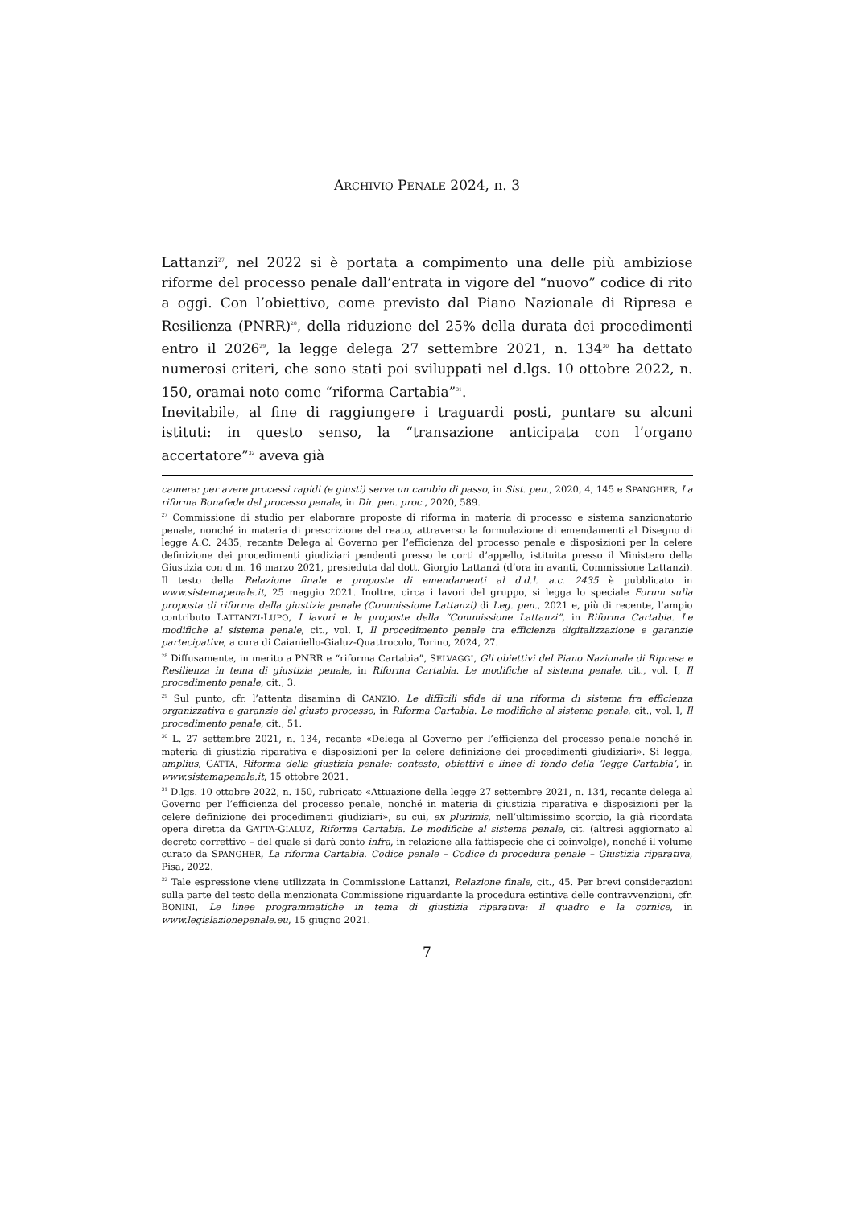ARCHIVIO PENALE 2024, n. 3
Lattanzi<sup>27</sup>, nel 2022 si è portata a compimento una delle più ambiziose riforme del processo penale dall’entrata in vigore del “nuovo” codice di rito a oggi. Con l’obiettivo, come previsto dal Piano Nazionale di Ripresa e Resilienza (PNRR)<sup>28</sup>, della riduzione del 25% della durata dei procedimenti entro il 2026<sup>29</sup>, la legge delega 27 settembre 2021, n. 134<sup>30</sup> ha dettato numerosi criteri, che sono stati poi sviluppati nel d.lgs. 10 ottobre 2022, n. 150, oramai noto come “riforma Cartabia”<sup>31</sup>.
Inevitabile, al fine di raggiungere i traguardi posti, puntare su alcuni istituti: in questo senso, la “transazione anticipata con l’organo accertatore”<sup>32</sup> aveva già
camera: per avere processi rapidi (e giusti) serve un cambio di passo, in Sist. pen., 2020, 4, 145 e SPANGHER, La riforma Bonafede del processo penale, in Dir. pen. proc., 2020, 589.
<sup>27</sup> Commissione di studio per elaborare proposte di riforma in materia di processo e sistema sanzionatorio penale, nonché in materia di prescrizione del reato, attraverso la formulazione di emendamenti al Disegno di legge A.C. 2435, recante Delega al Governo per l’efficienza del processo penale e disposizioni per la celere definizione dei procedimenti giudiziari pendenti presso le corti d’appello, istituita presso il Ministero della Giustizia con d.m. 16 marzo 2021, presieduta dal dott. Giorgio Lattanzi (d’ora in avanti, Commissione Lattanzi). Il testo della Relazione finale e proposte di emendamenti al d.d.l. a.c. 2435 è pubblicato in www.sistemapenale.it, 25 maggio 2021. Inoltre, circa i lavori del gruppo, si legga lo speciale Forum sulla proposta di riforma della giustizia penale (Commissione Lattanzi) di Leg. pen., 2021 e, più di recente, l’ampio contributo LATTANZI-LUPO, I lavori e le proposte della “Commissione Lattanzi”, in Riforma Cartabia. Le modifiche al sistema penale, cit., vol. I, Il procedimento penale tra efficienza digitalizzazione e garanzie partecipative, a cura di Caianiello-Gialuz-Quattrocolo, Torino, 2024, 27.
<sup>28</sup> Diffusamente, in merito a PNRR e “riforma Cartabia”, SELVAGGI, Gli obiettivi del Piano Nazionale di Ripresa e Resilienza in tema di giustizia penale, in Riforma Cartabia. Le modifiche al sistema penale, cit., vol. I, Il procedimento penale, cit., 3.
<sup>29</sup> Sul punto, cfr. l’attenta disamina di CANZIO, Le difficili sfide di una riforma di sistema fra efficienza organizzativa e garanzie del giusto processo, in Riforma Cartabia. Le modifiche al sistema penale, cit., vol. I, Il procedimento penale, cit., 51.
<sup>30</sup> L. 27 settembre 2021, n. 134, recante «Delega al Governo per l’efficienza del processo penale nonché in materia di giustizia riparativa e disposizioni per la celere definizione dei procedimenti giudiziari». Si legga, amplius, GATTA, Riforma della giustizia penale: contesto, obiettivi e linee di fondo della ‘legge Cartabia’, in www.sistemapenale.it, 15 ottobre 2021.
<sup>31</sup> D.lgs. 10 ottobre 2022, n. 150, rubricato «Attuazione della legge 27 settembre 2021, n. 134, recante delega al Governo per l’efficienza del processo penale, nonché in materia di giustizia riparativa e disposizioni per la celere definizione dei procedimenti giudiziari», su cui, ex plurimis, nell’ultimissimo scorcio, la già ricordata opera diretta da GATTA-GIALUZ, Riforma Cartabia. Le modifiche al sistema penale, cit. (altresì aggiornato al decreto correttivo – del quale si darà conto infra, in relazione alla fattispecie che ci coinvolge), nonché il volume curato da SPANGHER, La riforma Cartabia. Codice penale – Codice di procedura penale – Giustizia riparativa, Pisa, 2022.
<sup>32</sup> Tale espressione viene utilizzata in Commissione Lattanzi, Relazione finale, cit., 45. Per brevi considerazioni sulla parte del testo della menzionata Commissione riguardante la procedura estintiva delle contravvenzioni, cfr. BONINI, Le linee programmatiche in tema di giustizia riparativa: il quadro e la cornice, in www.legislazionepenale.eu, 15 giugno 2021.
7